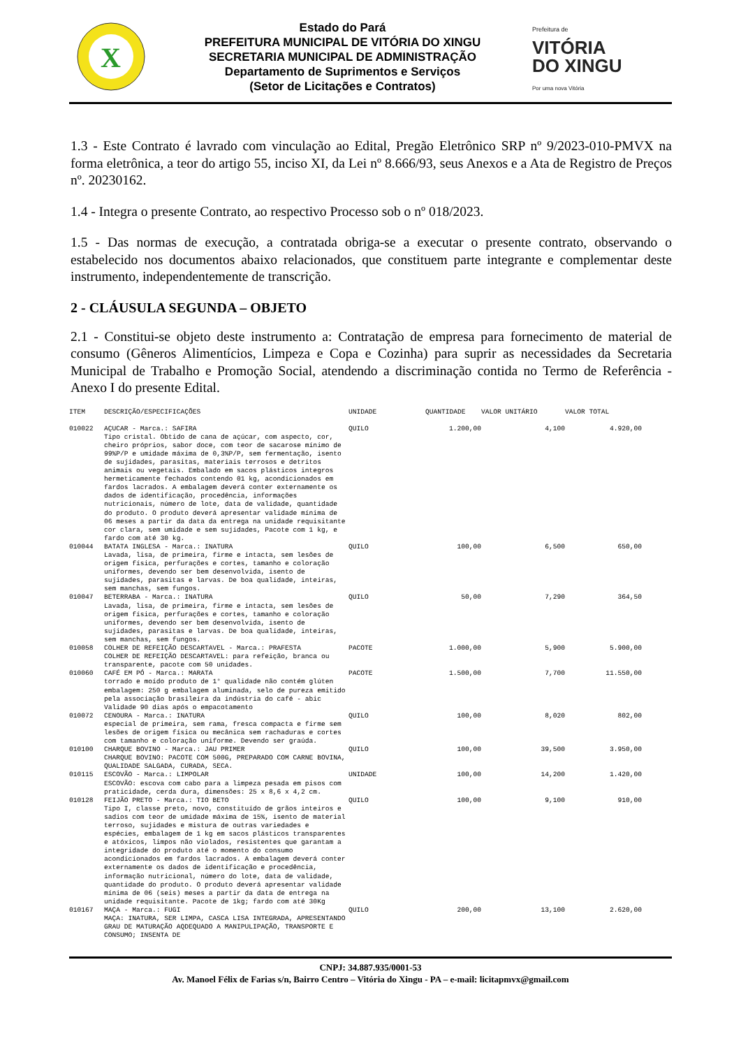X
Estado do Pará
PREFEITURA MUNICIPAL DE VITÓRIA DO XINGU
SECRETARIA MUNICIPAL DE ADMINISTRAÇÃO
Departamento de Suprimentos e Serviços
(Setor de Licitações e Contratos)
Prefeitura de
VITÓRIA
DO XINGU
Por uma nova Vitória
1.3 - Este Contrato é lavrado com vinculação ao Edital, Pregão Eletrônico SRP nº 9/2023-010-PMVX na forma eletrônica, a teor do artigo 55, inciso XI, da Lei nº 8.666/93, seus Anexos e a Ata de Registro de Preços nº. 20230162.
1.4 - Integra o presente Contrato, ao respectivo Processo sob o nº 018/2023.
1.5 - Das normas de execução, a contratada obriga-se a executar o presente contrato, observando o estabelecido nos documentos abaixo relacionados, que constituem parte integrante e complementar deste instrumento, independentemente de transcrição.
2 - CLÁUSULA SEGUNDA – OBJETO
2.1 - Constitui-se objeto deste instrumento a: Contratação de empresa para fornecimento de material de consumo (Gêneros Alimentícios, Limpeza e Copa e Cozinha) para suprir as necessidades da Secretaria Municipal de Trabalho e Promoção Social, atendendo a discriminação contida no Termo de Referência - Anexo I do presente Edital.
| ITEM | DESCRIÇÃO/ESPECIFICAÇÕES | UNIDADE | QUANTIDADE | VALOR UNITÁRIO | VALOR TOTAL |
| --- | --- | --- | --- | --- | --- |
| 010022 | AÇUCAR - Marca.: SAFIRA Tipo cristal. Obtido de cana de açúcar, com aspecto, cor, cheiro próprios, sabor doce, com teor de sacarose mínimo de 99%P/P e umidade máxima de 0,3%P/P, sem fermentação, isento de sujidades, parasitas, materiais terrosos e detritos animais ou vegetais. Embalado em sacos plásticos integros hermeticamente fechados contendo 01 kg, acondicionados em fardos lacrados. A embalagem deverá conter externamente os dados de identificação, procedência, informações nutricionais, número de lote, data de validade, quantidade do produto. O produto deverá apresentar validade mínima de 06 meses a partir da data da entrega na unidade requisitante cor clara, sem umidade e sem sujidades, Pacote com 1 kg, e fardo com até 30 kg. | QUILO | 1.200,00 | 4,100 | 4.920,00 |
| 010044 | BATATA INGLESA - Marca.: INATURA Lavada, lisa, de primeira, firme e intacta, sem lesões de origem física, perfurações e cortes, tamanho e coloração uniformes, devendo ser bem desenvolvida, isento de sujidades, parasitas e larvas. De boa qualidade, inteiras, sem manchas, sem fungos. | QUILO | 100,00 | 6,500 | 650,00 |
| 010047 | BETERRABA - Marca.: INATURA Lavada, lisa, de primeira, firme e intacta, sem lesões de origem física, perfurações e cortes, tamanho e coloração uniformes, devendo ser bem desenvolvida, isento de sujidades, parasitas e larvas. De boa qualidade, inteiras, sem manchas, sem fungos. | QUILO | 50,00 | 7,290 | 364,50 |
| 010058 | COLHER DE REFEIÇÃO DESCARTAVEL - Marca.: PRAFESTA COLHER DE REFEIÇÃO DESCARTAVEL: para refeição, branca ou transparente, pacote com 50 unidades. | PACOTE | 1.000,00 | 5,900 | 5.900,00 |
| 010060 | CAFÉ EM PÓ - Marca.: MARATA torrado e moído produto de 1° qualidade não contém glúten embalagem: 250 g embalagem aluminada, selo de pureza emitido pela associação brasileira da indústria do café - abic Validade 90 dias após o empacotamento | PACOTE | 1.500,00 | 7,700 | 11.550,00 |
| 010072 | CENOURA - Marca.: INATURA especial de primeira, sem rama, fresca compacta e firme sem lesões de origem física ou mecânica sem rachaduras e cortes com tamanho e coloração uniforme. Devendo ser graúda. | QUILO | 100,00 | 8,020 | 802,00 |
| 010100 | CHARQUE BOVINO - Marca.: JAU PRIMER CHARQUE BOVINO: PACOTE COM 500G, PREPARADO COM CARNE BOVINA, QUALIDADE SALGADA, CURADA, SECA. | QUILO | 100,00 | 39,500 | 3.950,00 |
| 010115 | ESCOVÃO - Marca.: LIMPOLAR ESCOVÃO: escova com cabo para a limpeza pesada em pisos com praticidade, cerda dura, dimensões: 25 x 8,6 x 4,2 cm. | UNIDADE | 100,00 | 14,200 | 1.420,00 |
| 010128 | FEIJÃO PRETO - Marca.: TIO BETO Tipo I, classe preto, novo, constituído de grãos inteiros e sadios com teor de umidade máxima de 15%, isento de material terroso, sujidades e mistura de outras variedades e espécies, embalagem de 1 kg em sacos plásticos transparentes e atóxicos, limpos não violados, resistentes que garantam a integridade do produto até o momento do consumo acondicionados em fardos lacrados. A embalagem deverá conter externamente os dados de identificação e procedência, informação nutricional, número do lote, data de validade, quantidade do produto. O produto deverá apresentar validade mínima de 06 (seis) meses a partir da data de entrega na unidade requisitante. Pacote de 1kg; fardo com até 30Kg | QUILO | 100,00 | 9,100 | 910,00 |
| 010167 | MAÇA - Marca.: FUGI MAÇA: INATURA, SER LIMPA, CASCA LISA INTEGRADA, APRESENTANDO GRAU DE MATURAÇÃO AQDEQUADO A MANIPULIPAÇÃO, TRANSPORTE E CONSUMO; INSENTA DE | QUILO | 200,00 | 13,100 | 2.620,00 |
CNPJ: 34.887.935/0001-53
Av. Manoel Félix de Farias s/n, Bairro Centro – Vitória do Xingu - PA – e-mail: licitapmvx@gmail.com